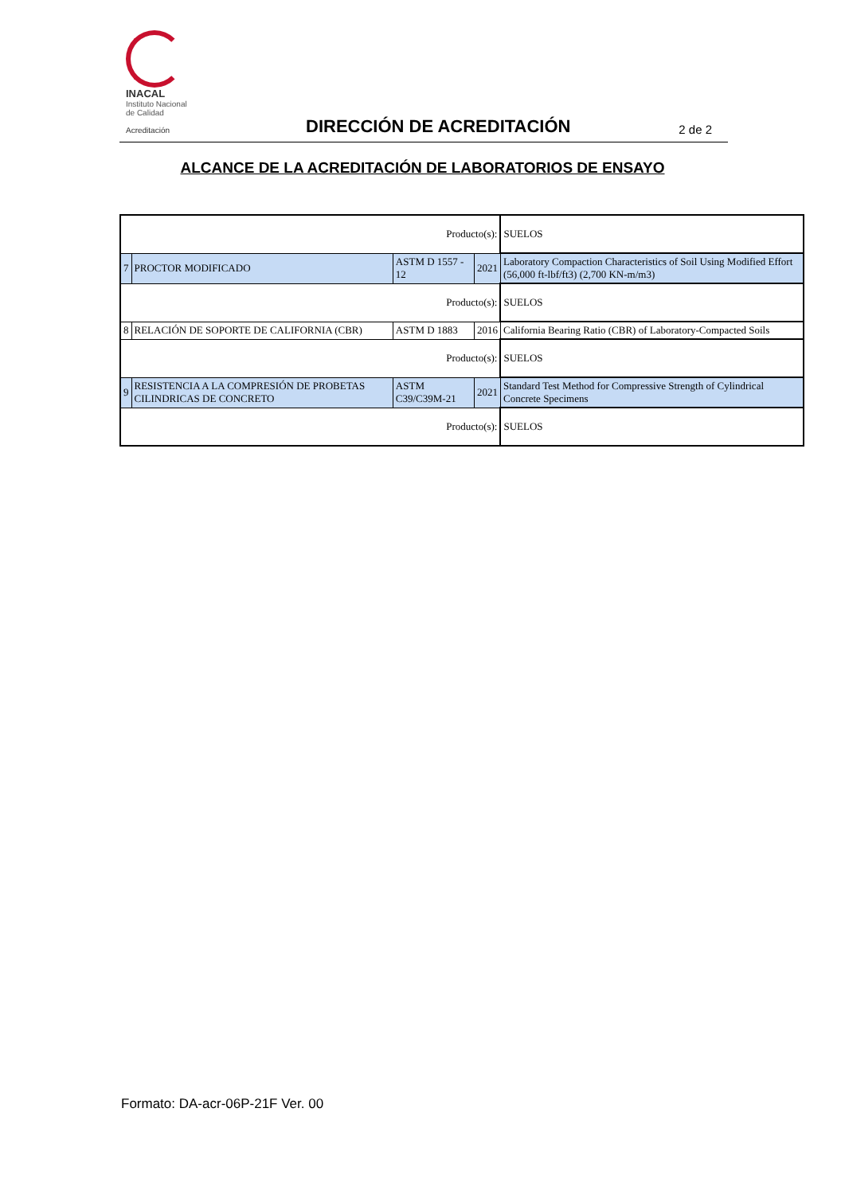INACAL
Instituto Nacional
de Calidad
Acreditación
DIRECCIÓN DE ACREDITACIÓN 2 de 2
ALCANCE DE LA ACREDITACIÓN DE LABORATORIOS DE ENSAYO
| Producto(s): | | | | SUELOS |
| 7 | PROCTOR MODIFICADO | ASTM D 1557 - 12 | 2021 | Laboratory Compaction Characteristics of Soil Using Modified Effort (56,000 ft-lbf/ft3) (2,700 KN-m/m3) |
| Producto(s): | | | | SUELOS |
| 8 | RELACIÓN DE SOPORTE DE CALIFORNIA (CBR) | ASTM D 1883 | 2016 | California Bearing Ratio (CBR) of Laboratory-Compacted Soils |
| Producto(s): | | | | SUELOS |
| 9 | RESISTENCIA A LA COMPRESIÓN DE PROBETAS CILINDRICAS DE CONCRETO | ASTM C39/C39M-21 | 2021 | Standard Test Method for Compressive Strength of Cylindrical Concrete Specimens |
| Producto(s): | | | | SUELOS |
Formato: DA-acr-06P-21F Ver. 00